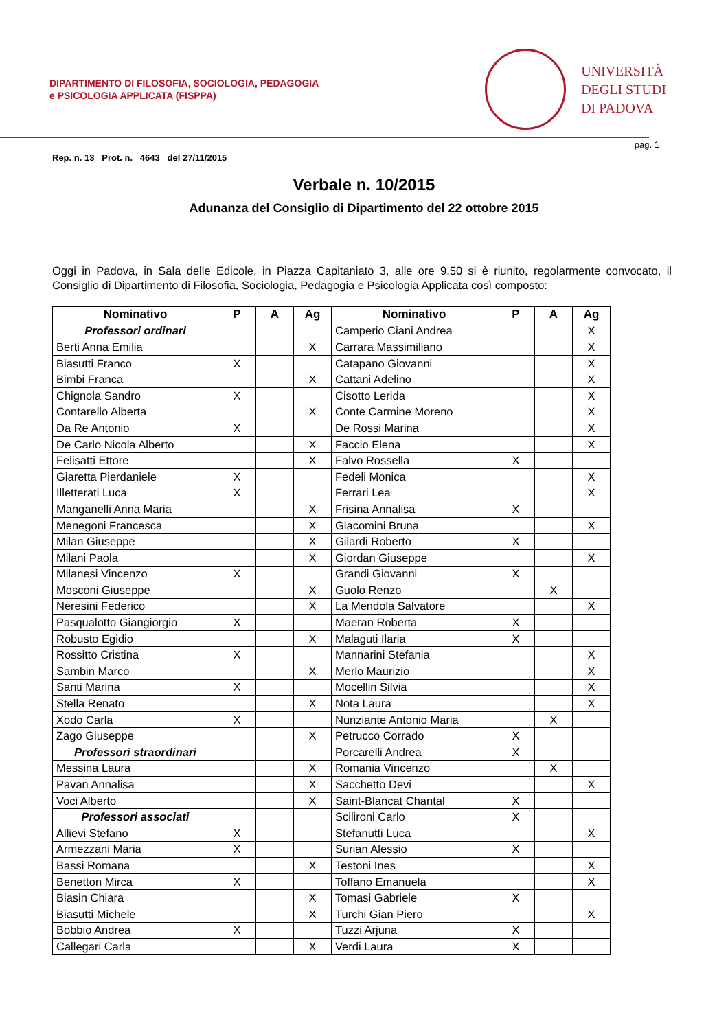DIPARTIMENTO DI FILOSOFIA, SOCIOLOGIA, PEDAGOGIA
e PSICOLOGIA APPLICATA (FISPPA)
UNIVERSITÀ
DEGLI STUDI
DI PADOVA
pag. 1
Rep. n. 13 Prot. n. 4643 del 27/11/2015
Verbale n. 10/2015
Adunanza del Consiglio di Dipartimento del 22 ottobre 2015
Oggi in Padova, in Sala delle Edicole, in Piazza Capitaniato 3, alle ore 9.50 si è riunito, regolarmente convocato, il Consiglio di Dipartimento di Filosofia, Sociologia, Pedagogia e Psicologia Applicata così composto:
| Nominativo | P | A | Ag | Nominativo | P | A | Ag |
| --- | --- | --- | --- | --- | --- | --- | --- |
| Professori ordinari | | | | Camperio Ciani Andrea | | | X |
| Berti Anna Emilia | | | X | Carrara Massimiliano | | | X |
| Biasutti Franco | X | | | Catapano Giovanni | | | X |
| Bimbi Franca | | | X | Cattani Adelino | | | X |
| Chignola Sandro | X | | | Cisotto Lerida | | | X |
| Contarello Alberta | | | X | Conte Carmine Moreno | | | X |
| Da Re Antonio | X | | | De Rossi Marina | | | X |
| De Carlo Nicola Alberto | | | X | Faccio Elena | | | X |
| Felisatti Ettore | | | X | Falvo Rossella | X | | |
| Giaretta Pierdaniele | X | | | Fedeli Monica | | | X |
| Illetterati Luca | X | | | Ferrari Lea | | | X |
| Manganelli Anna Maria | | | X | Frisina Annalisa | X | | |
| Menegoni Francesca | | | X | Giacomini Bruna | | | X |
| Milan Giuseppe | | | X | Gilardi Roberto | X | | |
| Milani Paola | | | X | Giordan Giuseppe | | | X |
| Milanesi Vincenzo | X | | | Grandi Giovanni | X | | |
| Mosconi Giuseppe | | | X | Guolo Renzo | | X | |
| Neresini Federico | | | X | La Mendola Salvatore | | | X |
| Pasqualotto Giangiorgio | X | | | Maeran Roberta | X | | |
| Robusto Egidio | | | X | Malaguti Ilaria | X | | |
| Rossitto Cristina | X | | | Mannarini Stefania | | | X |
| Sambin Marco | | | X | Merlo Maurizio | | | X |
| Santi Marina | X | | | Mocellin Silvia | | | X |
| Stella Renato | | | X | Nota Laura | | | X |
| Xodo Carla | X | | | Nunziante Antonio Maria | | X | |
| Zago Giuseppe | | | X | Petrucco Corrado | X | | |
| Professori straordinari | | | | Porcarelli Andrea | X | | |
| Messina Laura | | | X | Romania Vincenzo | | X | |
| Pavan Annalisa | | | X | Sacchetto Devi | | | X |
| Voci Alberto | | | X | Saint-Blancat Chantal | X | | |
| Professori associati | | | | Scilironi Carlo | X | | |
| Allievi Stefano | X | | | Stefanutti Luca | | | X |
| Armezzani Maria | X | | | Surian Alessio | X | | |
| Bassi Romana | | | X | Testoni Ines | | | X |
| Benetton Mirca | X | | | Toffano Emanuela | | | X |
| Biasin Chiara | | | X | Tomasi Gabriele | X | | |
| Biasutti Michele | | | X | Turchi Gian Piero | | | X |
| Bobbio Andrea | X | | | Tuzzi Arjuna | X | | |
| Callegari Carla | | | X | Verdi Laura | X | | |